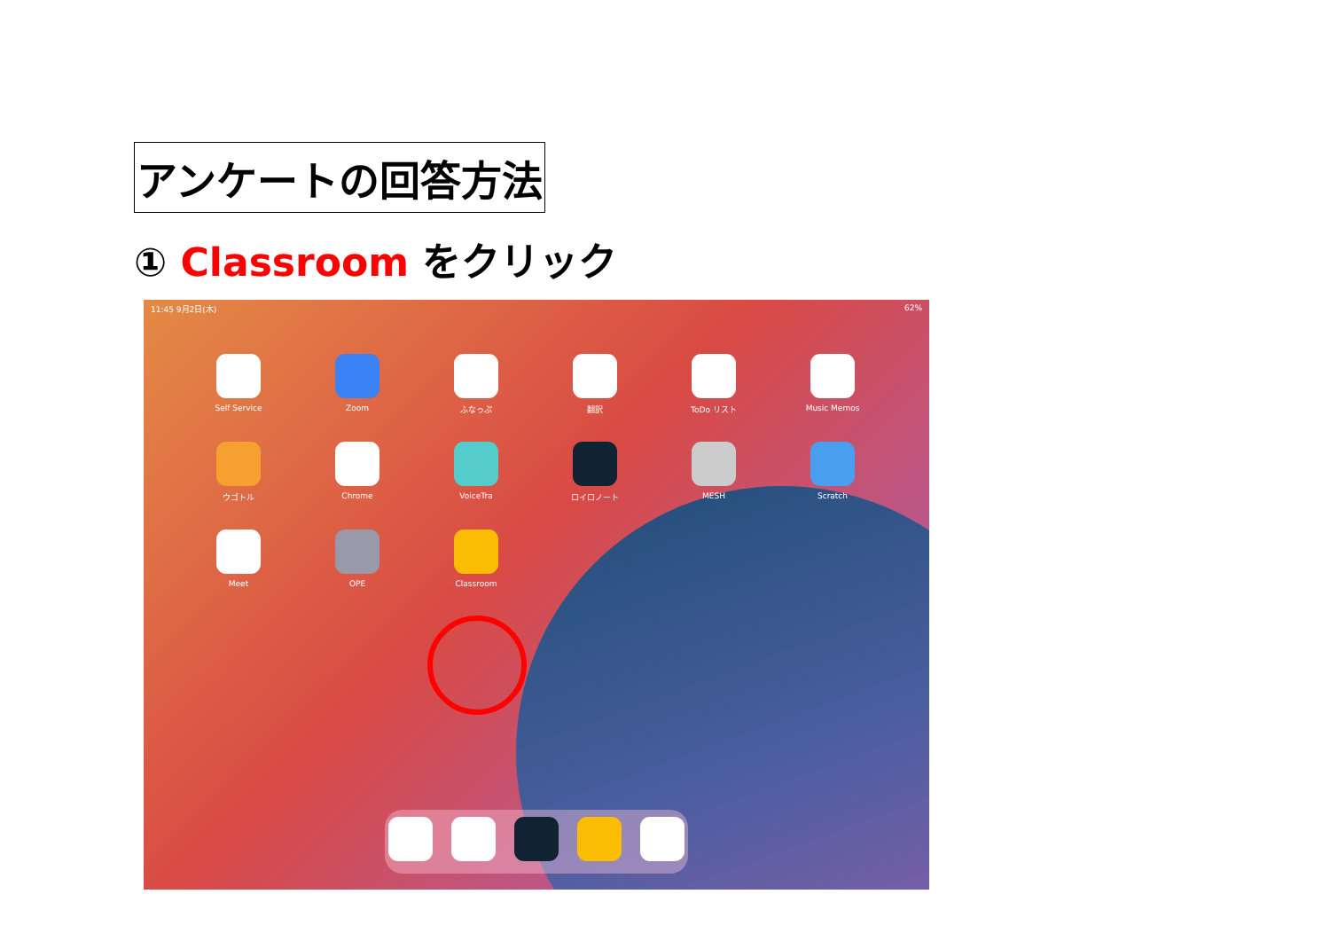アンケートの回答方法
① Classroom をクリック
11:45 9月2日(木) 62%
Self Service
Zoom
ふなっぷ
翻訳
ToDo リスト
Music Memos
ウゴトル
Chrome
VoiceTra
ロイロノート
MESH
Scratch
Meet
OPE
Classroom